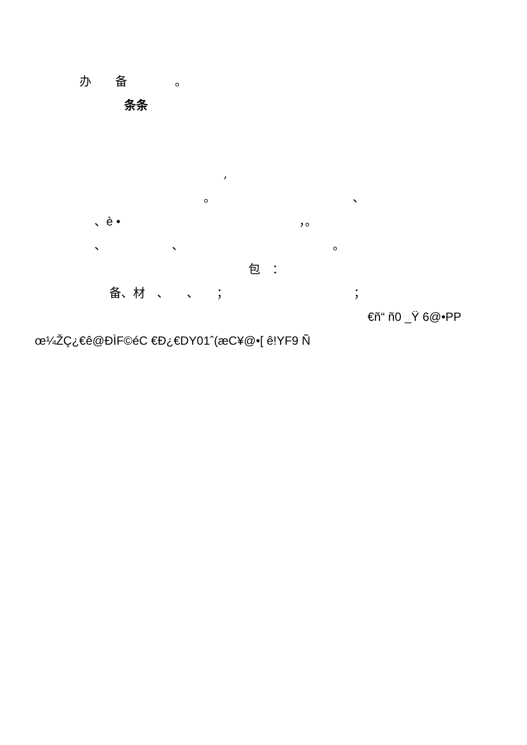办　　备　　　　。
条条
,
。　　　　　　　　　　　　、
、è •　　　　　　　　　　　　　　　，。
、　　　　　　、　　　　　　　　　　　　　。
包　：
备、材　、　　、　　；　　　　　　　　　　　；
€ñ“ ñ0 _Ÿ 6@•PP
œ¼ŽÇ¿€ê@ÐÌF©éC €Ð¿€DY01ˆ(æC¥@•[ ê!YF9 Ñ